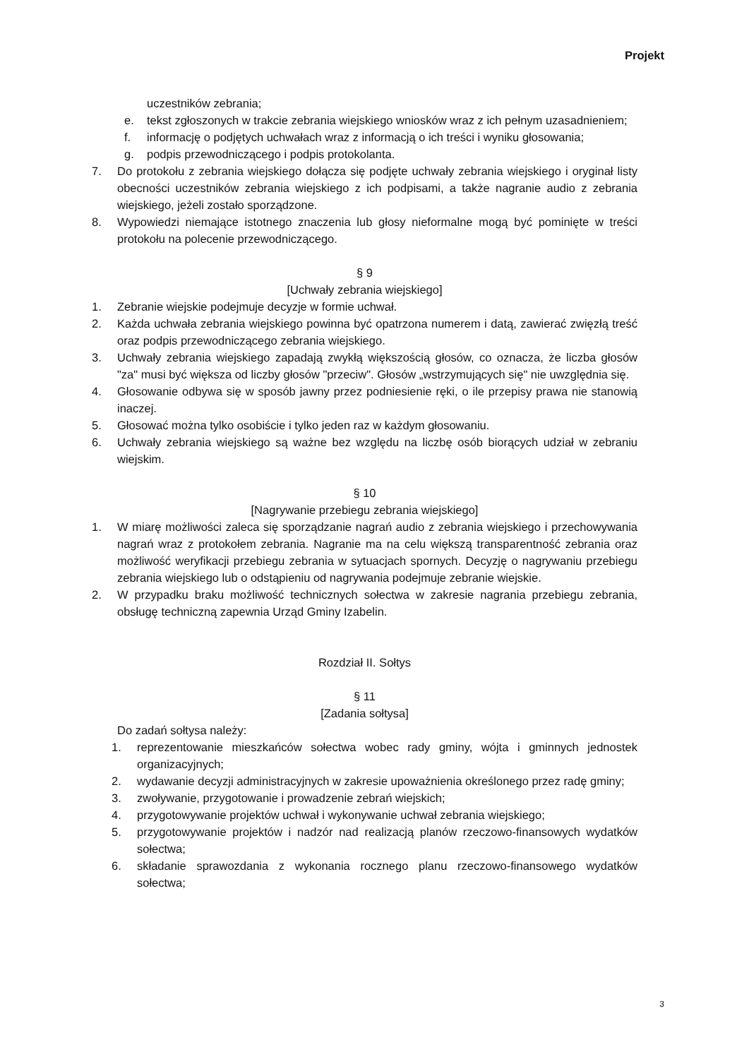Projekt
uczestników zebrania;
e. tekst zgłoszonych w trakcie zebrania wiejskiego wniosków wraz z ich pełnym uzasadnieniem;
f. informację o podjętych uchwałach wraz z informacją o ich treści i wyniku głosowania;
g. podpis przewodniczącego i podpis protokolanta.
7. Do protokołu z zebrania wiejskiego dołącza się podjęte uchwały zebrania wiejskiego i oryginał listy obecności uczestników zebrania wiejskiego z ich podpisami, a także nagranie audio z zebrania wiejskiego, jeżeli zostało sporządzone.
8. Wypowiedzi niemające istotnego znaczenia lub głosy nieformalne mogą być pominięte w treści protokołu na polecenie przewodniczącego.
§ 9
[Uchwały zebrania wiejskiego]
1. Zebranie wiejskie podejmuje decyzje w formie uchwał.
2. Każda uchwała zebrania wiejskiego powinna być opatrzona numerem i datą, zawierać zwięzłą treść oraz podpis przewodniczącego zebrania wiejskiego.
3. Uchwały zebrania wiejskiego zapadają zwykłą większością głosów, co oznacza, że liczba głosów "za" musi być większa od liczby głosów "przeciw". Głosów „wstrzymujących się" nie uwzględnia się.
4. Głosowanie odbywa się w sposób jawny przez podniesienie ręki, o ile przepisy prawa nie stanowią inaczej.
5. Głosować można tylko osobiście i tylko jeden raz w każdym głosowaniu.
6. Uchwały zebrania wiejskiego są ważne bez względu na liczbę osób biorących udział w zebraniu wiejskim.
§ 10
[Nagrywanie przebiegu zebrania wiejskiego]
1. W miarę możliwości zaleca się sporządzanie nagrań audio z zebrania wiejskiego i przechowywania nagrań wraz z protokołem zebrania. Nagranie ma na celu większą transparentność zebrania oraz możliwość weryfikacji przebiegu zebrania w sytuacjach spornych. Decyzję o nagrywaniu przebiegu zebrania wiejskiego lub o odstąpieniu od nagrywania podejmuje zebranie wiejskie.
2. W przypadku braku możliwość technicznych sołectwa w zakresie nagrania przebiegu zebrania, obsługę techniczną zapewnia Urząd Gminy Izabelin.
Rozdział II. Sołtys
§ 11
[Zadania sołtysa]
Do zadań sołtysa należy:
1. reprezentowanie mieszkańców sołectwa wobec rady gminy, wójta i gminnych jednostek organizacyjnych;
2. wydawanie decyzji administracyjnych w zakresie upoważnienia określonego przez radę gminy;
3. zwoływanie, przygotowanie i prowadzenie zebrań wiejskich;
4. przygotowywanie projektów uchwał i wykonywanie uchwał zebrania wiejskiego;
5. przygotowywanie projektów i nadzór nad realizacją planów rzeczowo-finansowych wydatków sołectwa;
6. składanie sprawozdania z wykonania rocznego planu rzeczowo-finansowego wydatków sołectwa;
3